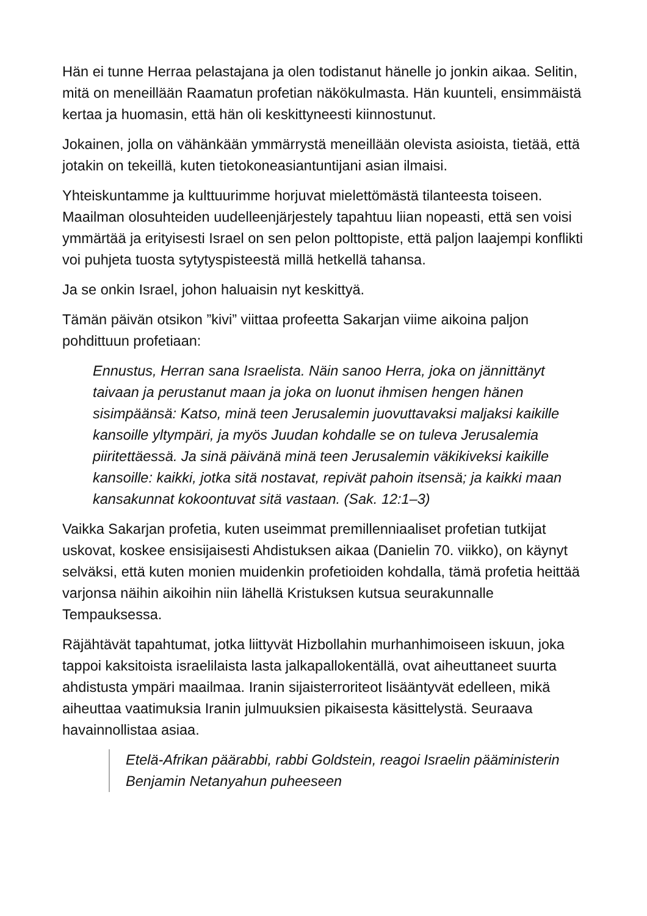Hän ei tunne Herraa pelastajana ja olen todistanut hänelle jo jonkin aikaa. Selitin, mitä on meneillään Raamatun profetian näkökulmasta. Hän kuunteli, ensimmäistä kertaa ja huomasin, että hän oli keskittyneesti kiinnostunut.
Jokainen, jolla on vähänkään ymmärrystä meneillään olevista asioista, tietää, että jotakin on tekeillä, kuten tietokoneasiantuntijani asian ilmaisi.
Yhteiskuntamme ja kulttuurimme horjuvat mielettömästä tilanteesta toiseen. Maailman olosuhteiden uudelleenjärjestely tapahtuu liian nopeasti, että sen voisi ymmärtää ja erityisesti Israel on sen pelon polttopiste, että paljon laajempi konflikti voi puhjeta tuosta sytytyspisteestä millä hetkellä tahansa.
Ja se onkin Israel, johon haluaisin nyt keskittyä.
Tämän päivän otsikon ”kivi” viittaa profeetta Sakarjan viime aikoina paljon pohdittuun profetiaan:
Ennustus, Herran sana Israelista. Näin sanoo Herra, joka on jännittänyt taivaan ja perustanut maan ja joka on luonut ihmisen hengen hänen sisimpäänsä: Katso, minä teen Jerusalemin juovuttavaksi maljaksi kaikille kansoille yltympäri, ja myös Juudan kohdalle se on tuleva Jerusalemia piiritettäessä. Ja sinä päivänä minä teen Jerusalemin väkikiveksi kaikille kansoille: kaikki, jotka sitä nostavat, repivät pahoin itsensä; ja kaikki maan kansakunnat kokoontuvat sitä vastaan. (Sak. 12:1–3)
Vaikka Sakarjan profetia, kuten useimmat premillenniaaliset profetian tutkijat uskovat, koskee ensisijaisesti Ahdistuksen aikaa (Danielin 70. viikko), on käynyt selväksi, että kuten monien muidenkin profetioiden kohdalla, tämä profetia heittää varjonsa näihin aikoihin niin lähellä Kristuksen kutsua seurakunnalle Tempauksessa.
Räjähtävät tapahtumat, jotka liittyvät Hizbollahin murhanhimoiseen iskuun, joka tappoi kaksitoista israelilaista lasta jalkapallokentällä, ovat aiheuttaneet suurta ahdistusta ympäri maailmaa. Iranin sijaisterroriteot lisääntyvät edelleen, mikä aiheuttaa vaatimuksia Iranin julmuuksien pikaisesta käsittelystä. Seuraava havainnollistaa asiaa.
Etelä-Afrikan päärabbi, rabbi Goldstein, reagoi Israelin pääministerin Benjamin Netanyahun puheeseen